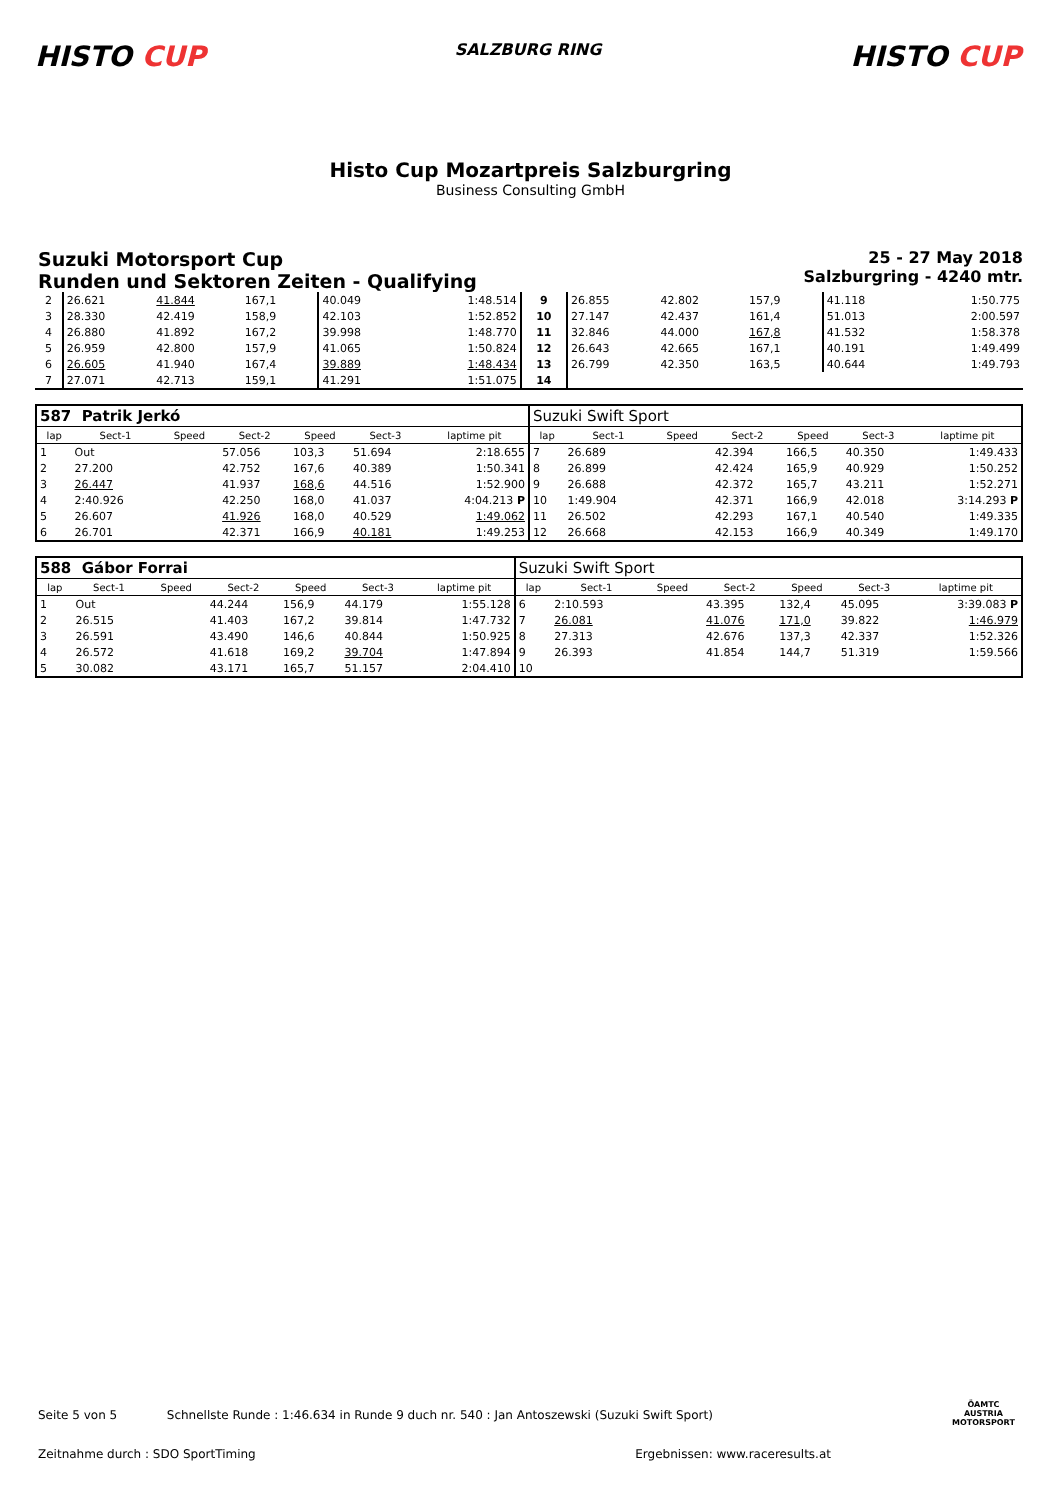HISTO CUP
SALZBURG RING
HISTO CUP
Histo Cup Mozartpreis Salzburgring
Business Consulting GmbH
Suzuki Motorsport Cup
Runden und Sektoren Zeiten - Qualifying
25 - 27 May 2018
Salzburgring - 4240 mtr.
| 2 | 26.621 | 41.844 | 167,1 | 40.049 | 1:48.514 | 9 | 26.855 | 42.802 | 157,9 | 41.118 | 1:50.775 |
| 3 | 28.330 | 42.419 | 158,9 | 42.103 | 1:52.852 | 10 | 27.147 | 42.437 | 161,4 | 51.013 | 2:00.597 |
| 4 | 26.880 | 41.892 | 167,2 | 39.998 | 1:48.770 | 11 | 32.846 | 44.000 | 167,8 | 41.532 | 1:58.378 |
| 5 | 26.959 | 42.800 | 157,9 | 41.065 | 1:50.824 | 12 | 26.643 | 42.665 | 167,1 | 40.191 | 1:49.499 |
| 6 | 26.605 | 41.940 | 167,4 | 39.889 | 1:48.434 | 13 | 26.799 | 42.350 | 163,5 | 40.644 | 1:49.793 |
| 7 | 27.071 | 42.713 | 159,1 | 41.291 | 1:51.075 | 14 | | | | | |
| 587 Patrik Jerkó | | | | | | | Suzuki Swift Sport | | | | | | |
| lap | Sect-1 | Speed | Sect-2 | Speed | Sect-3 | laptime pit | lap | Sect-1 | Speed | Sect-2 | Speed | Sect-3 | laptime pit |
| 1 | Out | | 57.056 | 103,3 | 51.694 | 2:18.655 | 7 | 26.689 | | 42.394 | 166,5 | 40.350 | 1:49.433 |
| 2 | 27.200 | | 42.752 | 167,6 | 40.389 | 1:50.341 | 8 | 26.899 | | 42.424 | 165,9 | 40.929 | 1:50.252 |
| 3 | 26.447 | | 41.937 | 168,6 | 44.516 | 1:52.900 | 9 | 26.688 | | 42.372 | 165,7 | 43.211 | 1:52.271 |
| 4 | 2:40.926 | | 42.250 | 168,0 | 41.037 | 4:04.213 P | 10 | 1:49.904 | | 42.371 | 166,9 | 42.018 | 3:14.293 P |
| 5 | 26.607 | | 41.926 | 168,0 | 40.529 | 1:49.062 | 11 | 26.502 | | 42.293 | 167,1 | 40.540 | 1:49.335 |
| 6 | 26.701 | | 42.371 | 166,9 | 40.181 | 1:49.253 | 12 | 26.668 | | 42.153 | 166,9 | 40.349 | 1:49.170 |
| 588 Gábor Forrai | | | | | | | Suzuki Swift Sport | | | | | | |
| lap | Sect-1 | Speed | Sect-2 | Speed | Sect-3 | laptime pit | lap | Sect-1 | Speed | Sect-2 | Speed | Sect-3 | laptime pit |
| 1 | Out | | 44.244 | 156,9 | 44.179 | 1:55.128 | 6 | 2:10.593 | | 43.395 | 132,4 | 45.095 | 3:39.083 P |
| 2 | 26.515 | | 41.403 | 167,2 | 39.814 | 1:47.732 | 7 | 26.081 | | 41.076 | 171,0 | 39.822 | 1:46.979 |
| 3 | 26.591 | | 43.490 | 146,6 | 40.844 | 1:50.925 | 8 | 27.313 | | 42.676 | 137,3 | 42.337 | 1:52.326 |
| 4 | 26.572 | | 41.618 | 169,2 | 39.704 | 1:47.894 | 9 | 26.393 | | 41.854 | 144,7 | 51.319 | 1:59.566 |
| 5 | 30.082 | | 43.171 | 165,7 | 51.157 | 2:04.410 | 10 | | | | | | |
Seite 5 von 5 Schnellste Runde : 1:46.634 in Runde 9 duch nr. 540 : Jan Antoszewski (Suzuki Swift Sport)
Zeitnahme durch : SDO SportTiming Ergebnissen: www.raceresults.at
ÖAMTC
AUSTRIA
MOTORSPORT